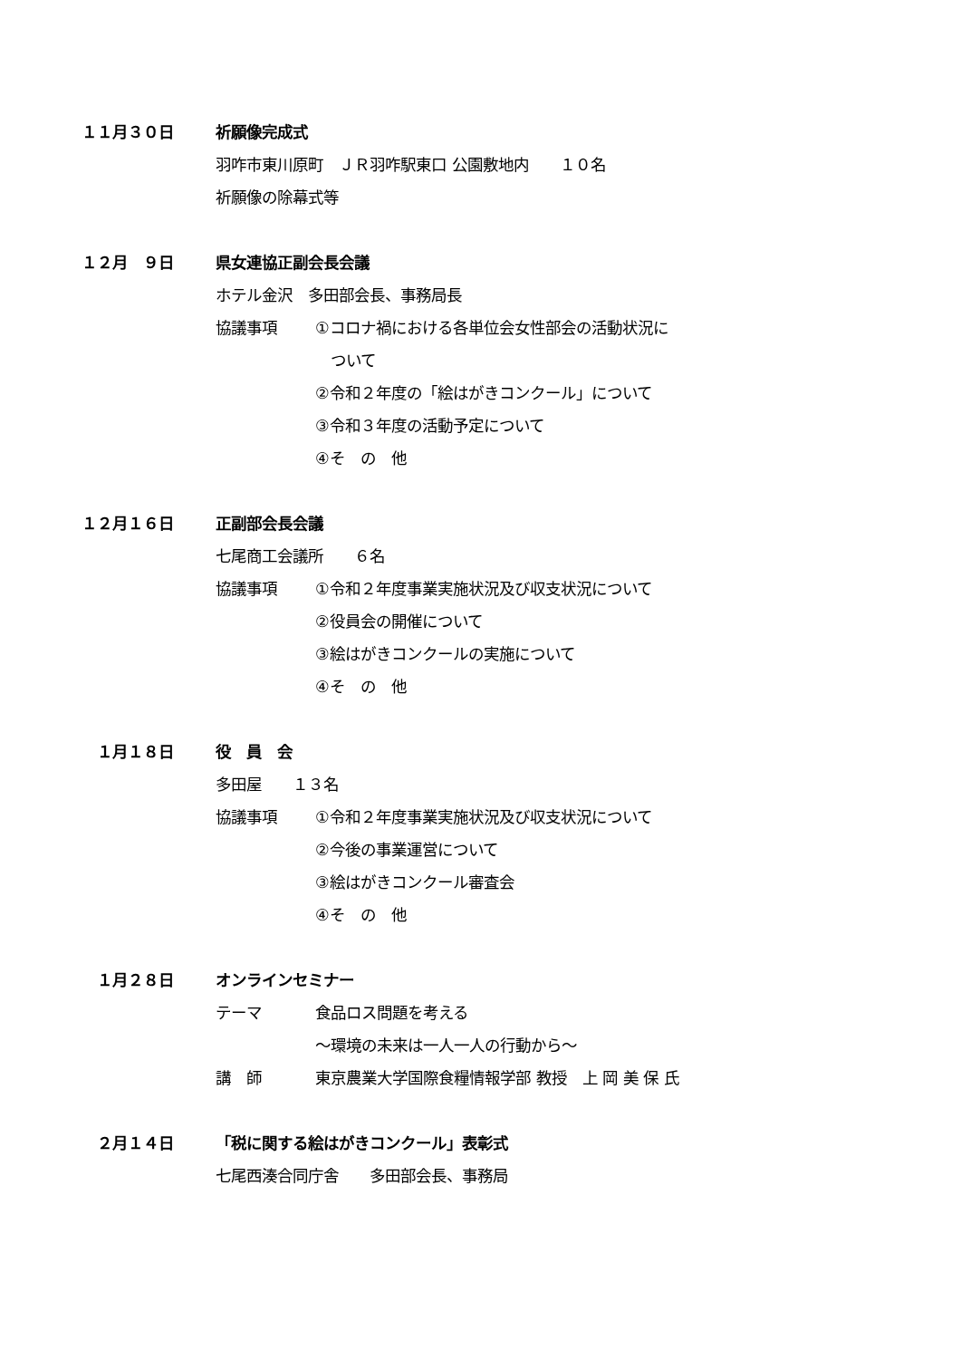１１月３０日
祈願像完成式
羽咋市東川原町　ＪＲ羽咋駅東口 公園敷地内　　１０名
祈願像の除幕式等
１２月　９日
県女連協正副会長会議
ホテル金沢　多田部会長、事務局長
協議事項
①コロナ禍における各単位会女性部会の活動状況に
　ついて
②令和２年度の「絵はがきコンクール」について
③令和３年度の活動予定について
④そ　の　他
１２月１６日
正副部会長会議
七尾商工会議所　　６名
協議事項
①令和２年度事業実施状況及び収支状況について
②役員会の開催について
③絵はがきコンクールの実施について
④そ　の　他
１月１８日
役　員　会
多田屋　　１３名
協議事項
①令和２年度事業実施状況及び収支状況について
②今後の事業運営について
③絵はがきコンクール審査会
④そ　の　他
１月２８日
オンラインセミナー
テーマ
食品ロス問題を考える
～環境の未来は一人一人の行動から～
講　師
東京農業大学国際食糧情報学部 教授　上 岡 美 保 氏
２月１４日
「税に関する絵はがきコンクール」表彰式
七尾西湊合同庁舎　　多田部会長、事務局